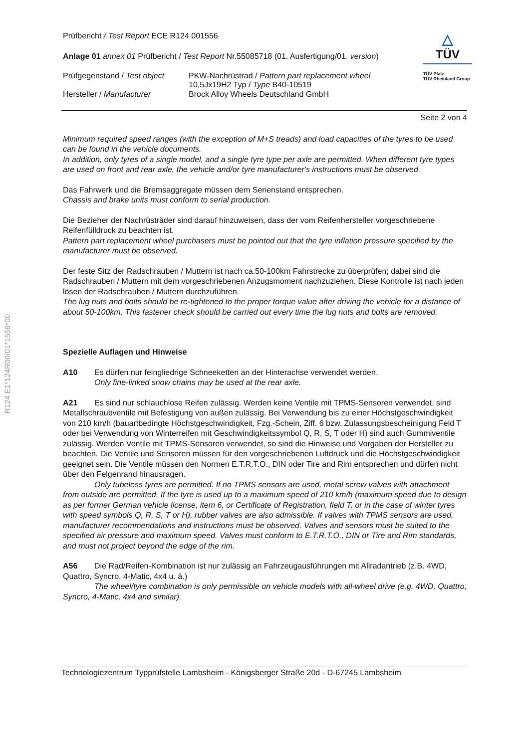R124 E1*124R00/01*1556*00
△
TÜV
TÜV Pfalz
TÜV Rheinland Group
Prüfbericht / Test Report ECE R124 001556
Anlage 01 annex 01 Prüfbericht / Test Report Nr.55085718 (01. Ausfertigung/01. version)
Prüfgegenstand / Test object
PKW-Nachrüstrad / Pattern part replacement wheel
10,5Jx19H2 Typ / Type B40-10519
Hersteller / Manufacturer Brock Alloy Wheels Deutschland GmbH
Seite 2 von 4
Minimum required speed ranges (with the exception of M+S treads) and load capacities of the tyres to be used can be found in the vehicle documents.
In addition, only tyres of a single model, and a single tyre type per axle are permitted. When different tyre types are used on front and rear axle, the vehicle and/or tyre manufacturer's instructions must be observed.
Das Fahrwerk und die Bremsaggregate müssen dem Serienstand entsprechen.
Chassis and brake units must conform to serial production.
Die Bezieher der Nachrüsträder sind darauf hinzuweisen, dass der vom Reifenhersteller vorgeschrie­bene Reifenfülldruck zu beachten ist.
Pattern part replacement wheel purchasers must be pointed out that the tyre inflation pressure speci­fied by the manufacturer must be observed.
Der feste Sitz der Radschrauben / Muttern ist nach ca.50-100km Fahrstrecke zu überprüfen; dabei sind die Radschrauben / Muttern mit dem vorgeschriebenen Anzugsmoment nachzuziehen. Diese Kontrolle ist nach jeden lösen der Radschrauben / Muttern durchzuführen.
The lug nuts and bolts should be re-tightened to the proper torque value after driving the vehicle for a distance of about 50-100km. This fastener check should be carried out every time the lug nuts and bolts are removed.
Spezielle Auflagen und Hinweise
A10 Es dürfen nur feingliedrige Schneeketten an der Hinterachse verwendet werden.
Only fine-linked snow chains may be used at the rear axle.
A21 Es sind nur schlauchlose Reifen zulässig. Werden keine Ventile mit TPMS-Sensoren verwen­det, sind Metallschraubventile mit Befestigung von außen zulässig. Bei Verwendung bis zu einer Höchstgeschwindigkeit von 210 km/h (bauartbedingte Höchstgeschwindigkeit, Fzg.-Schein, Ziff. 6 bzw. Zulassungsbescheinigung Feld T oder bei Verwendung von Winterreifen mit Geschwindigkeits­symbol Q, R, S, T oder H) sind auch Gummiventile zulässig. Werden Ventile mit TPMS-Sensoren verwendet, so sind die Hinweise und Vorgaben der Hersteller zu beachten. Die Ventile und Sensoren müssen für den vorgeschriebenen Luftdruck und die Höchstgeschwindigkeit geeignet sein. Die Ventile müssen den Normen E.T.R.T.O., DIN oder Tire and Rim entsprechen und dürfen nicht über den Fel­genrand hinausragen.
Only tubeless tyres are permitted. If no TPMS sensors are used, metal screw valves with at­tachment from outside are permitted. If the tyre is used up to a maximum speed of 210 km/h (maxi­mum speed due to design as per former German vehicle license, item 6, or Certificate of Registration, field T, or in the case of winter tyres with speed symbols Q, R, S, T or H), rubber valves are also ad­missible. If valves with TPMS sensors are used, manufacturer recommendations and instructions must be observed. Valves and sensors must be suited to the specified air pressure and maximum speed. Valves must conform to E.T.R.T.O., DIN or Tire and Rim standards, and must not project beyond the edge of the rim.
A56 Die Rad/Reifen-Kombination ist nur zulässig an Fahrzeugausführungen mit Allradantrieb (z.B. 4WD, Quattro, Syncro, 4-Matic, 4x4 u. ä.)
The wheel/tyre combination is only permissible on vehicle models with all-wheel drive (e.g. 4WD, Quattro, Syncro, 4-Matic, 4x4 and similar).
Technologiezentrum Typprüfstelle Lambsheim - Königsberger Straße 20d - D-67245 Lambsheim